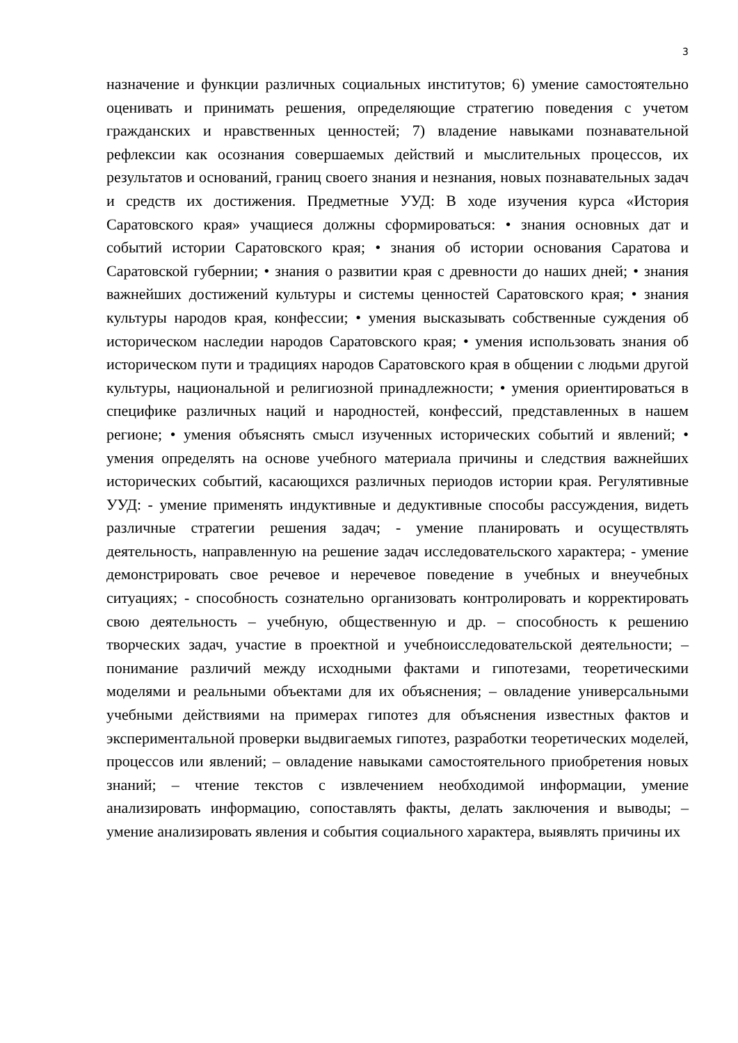3
назначение и функции различных социальных институтов; 6) умение самостоятельно оценивать и принимать решения, определяющие стратегию поведения с учетом гражданских и нравственных ценностей; 7) владение навыками познавательной рефлексии как осознания совершаемых действий и мыслительных процессов, их результатов и оснований, границ своего знания и незнания, новых познавательных задач и средств их достижения. Предметные УУД: В ходе изучения курса «История Саратовского края» учащиеся должны сформироваться: • знания основных дат и событий истории Саратовского края; • знания об истории основания Саратова и Саратовской губернии; • знания о развитии края с древности до наших дней; • знания важнейших достижений культуры и системы ценностей Саратовского края; • знания культуры народов края, конфессии; • умения высказывать собственные суждения об историческом наследии народов Саратовского края; • умения использовать знания об историческом пути и традициях народов Саратовского края в общении с людьми другой культуры, национальной и религиозной принадлежности; • умения ориентироваться в специфике различных наций и народностей, конфессий, представленных в нашем регионе; • умения объяснять смысл изученных исторических событий и явлений; • умения определять на основе учебного материала причины и следствия важнейших исторических событий, касающихся различных периодов истории края. Регулятивные УУД: - умение применять индуктивные и дедуктивные способы рассуждения, видеть различные стратегии решения задач; - умение планировать и осуществлять деятельность, направленную на решение задач исследовательского характера; - умение демонстрировать свое речевое и неречевое поведение в учебных и внеучебных ситуациях; - способность сознательно организовать контролировать и корректировать свою деятельность – учебную, общественную и др. – способность к решению творческих задач, участие в проектной и учебноисследовательской деятельности; – понимание различий между исходными фактами и гипотезами, теоретическими моделями и реальными объектами для их объяснения; – овладение универсальными учебными действиями на примерах гипотез для объяснения известных фактов и экспериментальной проверки выдвигаемых гипотез, разработки теоретических моделей, процессов или явлений; – овладение навыками самостоятельного приобретения новых знаний; – чтение текстов с извлечением необходимой информации, умение анализировать информацию, сопоставлять факты, делать заключения и выводы; – умение анализировать явления и события социального характера, выявлять причины их